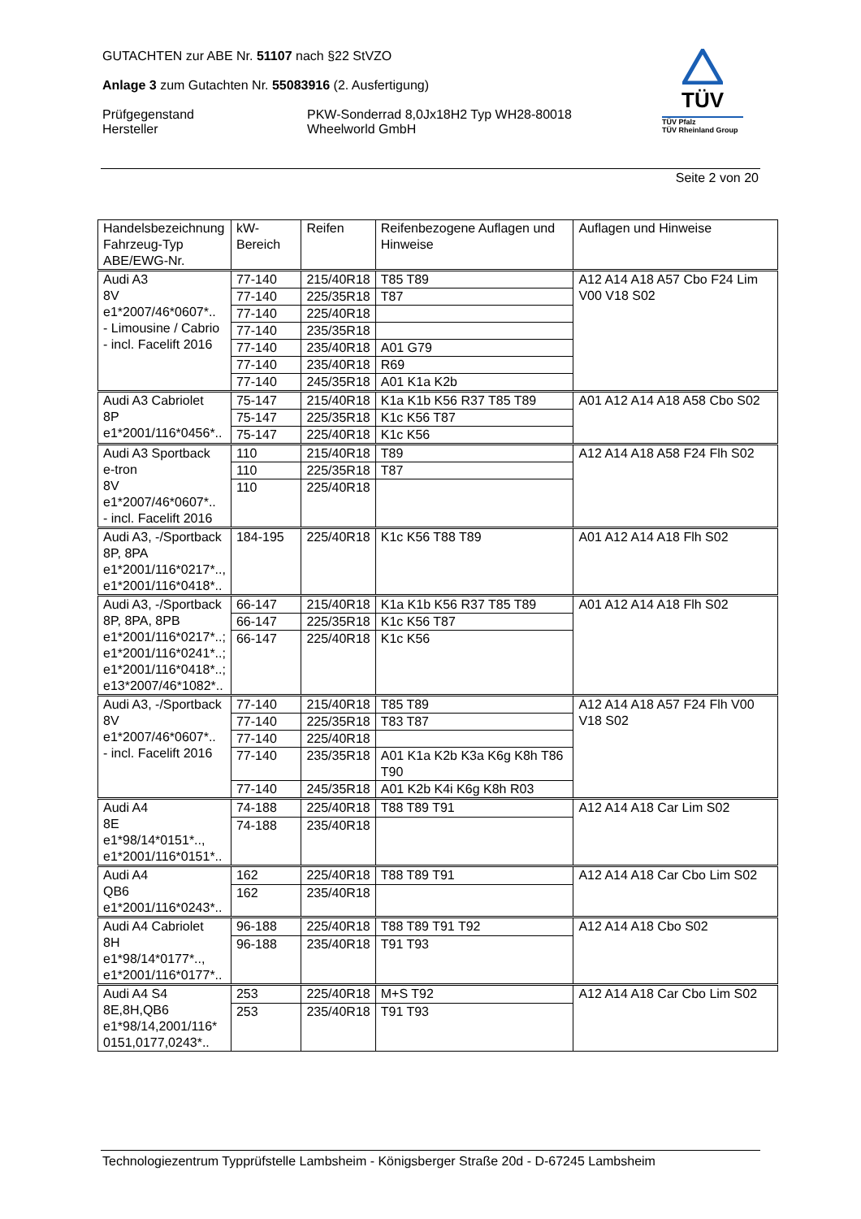GUTACHTEN zur ABE Nr. 51107 nach §22 StVZO
Anlage 3 zum Gutachten Nr. 55083916 (2. Ausfertigung)
Prüfgegenstand
Hersteller
PKW-Sonderrad 8,0Jx18H2 Typ WH28-80018
Wheelworld GmbH
TÜV
TÜV Pfalz
TÜV Rheinland Group
Seite 2 von 20
| Handelsbezeichnung Fahrzeug-Typ ABE/EWG-Nr. | kW-Bereich | Reifen | Reifenbezogene Auflagen und Hinweise | Auflagen und Hinweise |
| --- | --- | --- | --- | --- |
| Audi A3 8V e1*2007/46*0607*.. - Limousine / Cabrio - incl. Facelift 2016 | 77-140 | 215/40R18 | T85 T89 | A12 A14 A18 A57 Cbo F24 Lim V00 V18 S02 |
| | 77-140 | 225/35R18 | T87 | |
| | 77-140 | 225/40R18 | | |
| | 77-140 | 235/35R18 | | |
| | 77-140 | 235/40R18 | A01 G79 | |
| | 77-140 | 235/40R18 | R69 | |
| | 77-140 | 245/35R18 | A01 K1a K2b | |
| Audi A3 Cabriolet 8P e1*2001/116*0456*.. | 75-147 | 215/40R18 | K1a K1b K56 R37 T85 T89 | A01 A12 A14 A18 A58 Cbo S02 |
| | 75-147 | 225/35R18 | K1c K56 T87 | |
| | 75-147 | 225/40R18 | K1c K56 | |
| Audi A3 Sportback e-tron 8V e1*2007/46*0607*.. - incl. Facelift 2016 | 110 | 215/40R18 | T89 | A12 A14 A18 A58 F24 Flh S02 |
| | 110 | 225/35R18 | T87 | |
| | 110 | 225/40R18 | | |
| Audi A3, -/Sportback 8P, 8PA e1*2001/116*0217*.., e1*2001/116*0418*.. | 184-195 | 225/40R18 | K1c K56 T88 T89 | A01 A12 A14 A18 Flh S02 |
| Audi A3, -/Sportback 8P, 8PA, 8PB e1*2001/116*0217*..; e1*2001/116*0241*..; e1*2001/116*0418*..; e13*2007/46*1082*.. | 66-147 | 215/40R18 | K1a K1b K56 R37 T85 T89 | A01 A12 A14 A18 Flh S02 |
| | 66-147 | 225/35R18 | K1c K56 T87 | |
| | 66-147 | 225/40R18 | K1c K56 | |
| Audi A3, -/Sportback 8V e1*2007/46*0607*.. - incl. Facelift 2016 | 77-140 | 215/40R18 | T85 T89 | A12 A14 A18 A57 F24 Flh V00 V18 S02 |
| | 77-140 | 225/35R18 | T83 T87 | |
| | 77-140 | 225/40R18 | | |
| | 77-140 | 235/35R18 | A01 K1a K2b K3a K6g K8h T86 T90 | |
| | 77-140 | 245/35R18 | A01 K2b K4i K6g K8h R03 | |
| Audi A4 8E e1*98/14*0151*.., e1*2001/116*0151*.. | 74-188 | 225/40R18 | T88 T89 T91 | A12 A14 A18 Car Lim S02 |
| | 74-188 | 235/40R18 | | |
| Audi A4 QB6 e1*2001/116*0243*.. | 162 | 225/40R18 | T88 T89 T91 | A12 A14 A18 Car Cbo Lim S02 |
| | 162 | 235/40R18 | | |
| Audi A4 Cabriolet 8H e1*98/14*0177*.., e1*2001/116*0177*.. | 96-188 | 225/40R18 | T88 T89 T91 T92 | A12 A14 A18 Cbo S02 |
| | 96-188 | 235/40R18 | T91 T93 | |
| Audi A4 S4 8E,8H,QB6 e1*98/14,2001/116* 0151,0177,0243*.. | 253 | 225/40R18 | M+S T92 | A12 A14 A18 Car Cbo Lim S02 |
| | 253 | 235/40R18 | T91 T93 | |
Technologiezentrum Typprüfstelle Lambsheim - Königsberger Straße 20d - D-67245 Lambsheim